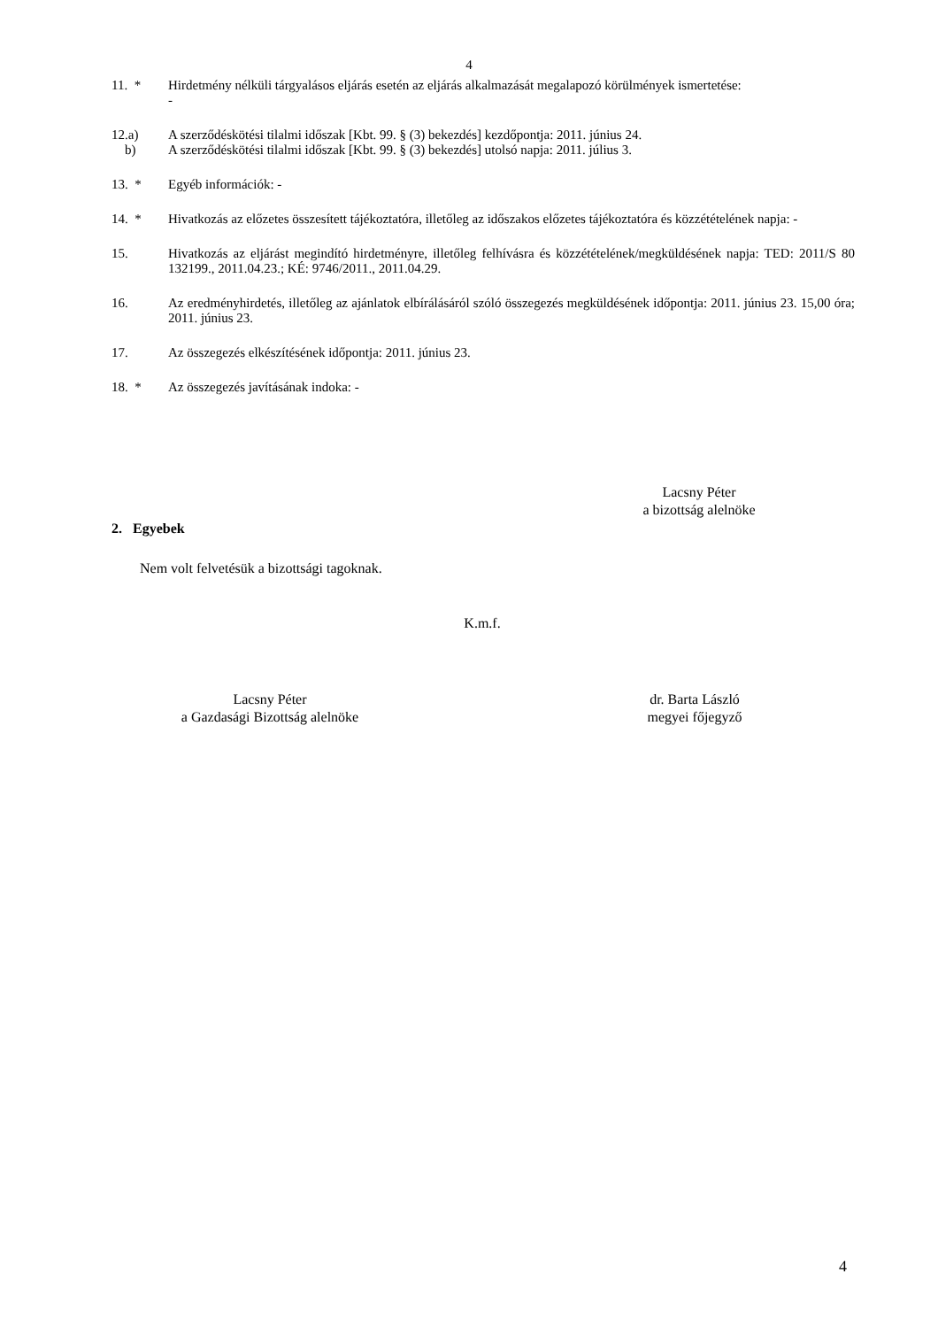4
11. * Hirdetmény nélküli tárgyalásos eljárás esetén az eljárás alkalmazását megalapozó körülmények ismertetése:
-
12.a) A szerződéskötési tilalmi időszak [Kbt. 99. § (3) bekezdés] kezdőpontja: 2011. június 24.
b) A szerződéskötési tilalmi időszak [Kbt. 99. § (3) bekezdés] utolsó napja: 2011. július 3.
13. * Egyéb információk: -
14. * Hivatkozás az előzetes összesített tájékoztatóra, illetőleg az időszakos előzetes tájékoztatóra és közzétételének napja: -
15. Hivatkozás az eljárást megindító hirdetményre, illetőleg felhívásra és közzétételének/megküldésének napja: TED: 2011/S 80 132199., 2011.04.23.; KÉ: 9746/2011., 2011.04.29.
16. Az eredményhirdetés, illetőleg az ajánlatok elbírálásáról szóló összegezés megküldésének időpontja: 2011. június 23. 15,00 óra; 2011. június 23.
17. Az összegezés elkészítésének időpontja: 2011. június 23.
18. * Az összegezés javításának indoka: -
Lacsny Péter
a bizottság alelnöke
2. Egyebek
Nem volt felvetésük a bizottsági tagoknak.
K.m.f.
Lacsny Péter
a Gazdasági Bizottság alelnöke
dr. Barta László
megyei főjegyző
4